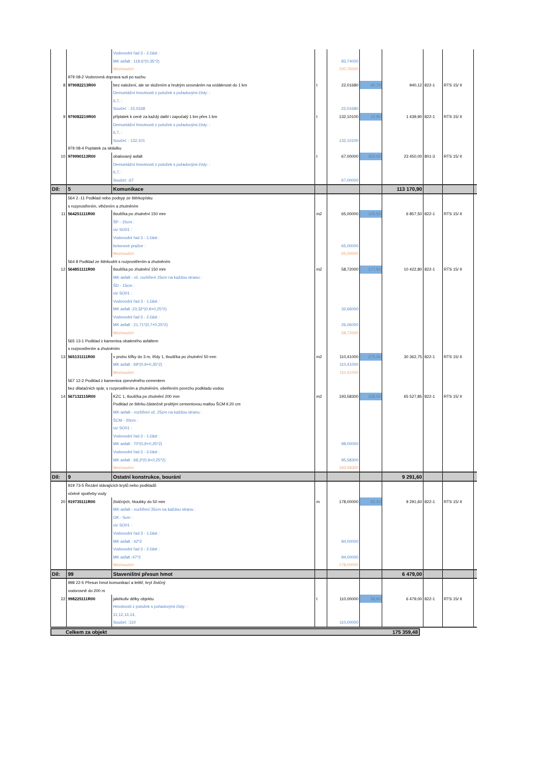| | | Vodovodní řad 3 - 2.část : | | | | | | | |
| | | MK asfalt : 119,6*(0,35*2) | | 83,74000 | | | | | |
| | | Mezisoučet | | 100,76000 | | | | | |
| | 979 08-2 Vodorovná doprava suti po suchu | | | | | | | | |
| 8 | 979082213R00 | bez naložení, ale se složením a hrubým urovnáním na vzdálenost do 1 km | t | 22,01680 | 42,70 | 940,12 | 822-1 | RTS 15/ II | |
| | | Demontážní hmotnosti z položek s pořadovými čísly: : | | | | | | | |
| | | 6,7, : | | | | | | | |
| | | Součet: : 22,0168 | | 22,01680 | | | | | |
| 9 | 979082219R00 | příplatek k ceně za každý další i započatý 1 km přes 1 km | t | 132,10100 | 10,90 | 1 439,90 | 822-1 | RTS 15/ II | |
| | | Demontážní hmotnosti z položek s pořadovými čísly: : | | | | | | | |
| | | 6,7, : | | | | | | | |
| | | Součet: : 132,101 | | 132,10100 | | | | | |
| | 979 08-4 Poplatek za skládku | | | | | | | | |
| 10 | 979990113R00 | obalovaný asfalt | t | 67,00000 | 350,00 | 23 450,00 | 801-3 | RTS 15/ II | |
| | | Demontážní hmotnosti z položek s pořadovými čísly: : | | | | | | | |
| | | 6,7, : | | | | | | | |
| | | Součet: :67 | | 67,00000 | | | | | |
| Díl: | 5 | Komunikace | | | | 113 170,90 | | | |
| | 564 2.-11 Podklad nebo podsyp ze štěrkopísku | | | | | | | | |
| | s rozprostřením, vlhčením a zhutněním | | | | | | | | |
| 11 | 564251111R00 | tloušťka po zhutnění 150 mm | m2 | 65,00000 | 105,50 | 6 857,50 | 822-1 | RTS 15/ II | |
| | | ŠP - 15cm : | | | | | | | |
| | | viz SO01 : | | | | | | | |
| | | Vodovodní řad 3 - 1.část : | | | | | | | |
| | | betonové pražce : | | 65,00000 | | | | | |
| | | Mezisoučet | | 65,00000 | | | | | |
| | 564 8 Podklad ze štěrkodrti s rozprostřením a zhutněním | | | | | | | | |
| 12 | 564851111R00 | tloušťka po zhutnění 150 mm | m2 | 58,72000 | 177,50 | 10 422,80 | 822-1 | RTS 15/ II | |
| | | MK-asfalt - vč. rozšíření 25cm na každou stranu : | | | | | | | |
| | | ŠD - 15cm : | | | | | | | |
| | | viz SO01 : | | | | | | | |
| | | Vodovodní řad 3 - 1.část : | | | | | | | |
| | | MK asfalt :23,32*(0,9+0,25*2) | | 32,66000 | | | | | |
| | | Vodovodní řad 3 - 2.část : | | | | | | | |
| | | MK asfalt : 21,71*(0,7+0,25*2) | | 26,06000 | | | | | |
| | | Mezisoučet | | 58,72000 | | | | | |
| | 565 13-1 Podklad z kameniva obaleného asfaltem | | | | | | | | |
| | s rozprostřením a zhutněním | | | | | | | | |
| 13 | 565131111R00 | v pruhu šířky do 3 m, třídy 1, tloušťka po zhutnění 50 mm | m2 | 110,41000 | 275,00 | 30 362,75 | 822-1 | RTS 15/ II | |
| | | MK asfalt : 69*(0,9+0,35*2) | | 110,41000 | | | | | |
| | | Mezisoučet | | 110,41000 | | | | | |
| | 567 12-2 Podklad z kameniva zpevněného cementem | | | | | | | | |
| | bez dilatačních spár, s rozprostřením a zhutněním, ošetřením povrchu podkladu vodou | | | | | | | | |
| 14 | 567132115R00 | KZC 1, tloušťka po zhutnění 200 mm | m2 | 193,58300 | 338,50 | 65 527,85 | 822-1 | RTS 15/ II | |
| | | Podklad ze štěrku částečně prolitým cementovou maltou ŠCM tl.20 cm | | | | | | | |
| | | MK-asfalt - rozšíření vč. 25cm na každou stranu : | | | | | | | |
| | | ŠCM - 20cm : | | | | | | | |
| | | viz SO01 : | | | | | | | |
| | | Vodovodní řad 3 - 1.část : | | | | | | | |
| | | MK asfalt : 70*(0,9+0,25*2) | | 98,00000 | | | | | |
| | | Vodovodní řad 3 - 2.část : | | | | | | | |
| | | MK asfalt : 68,3*(0,9+0,25*2) | | 95,58300 | | | | | |
| | | Mezisoučet | | 193,58300 | | | | | |
| Díl: | 9 | Ostatní konstrukce, bourání | | | | 9 291,60 | | | |
| | 919 73-5 Řezání stávajících krytů nebo podkladů | | | | | | | | |
| | včetně spotřeby vody | | | | | | | | |
| 20 | 919735111R00 | živičných, hloubky do 50 mm | m | 178,00000 | 52,20 | 9 291,60 | 822-1 | RTS 15/ II | |
| | | MK-asfalt - rozšíření 35cm na každou stranu : | | | | | | | |
| | | OK - 5cm : | | | | | | | |
| | | viz SO01 : | | | | | | | |
| | | Vodovodní řad 3 - 1.část : | | | | | | | |
| | | MK asfalt : 42*2 | | 84,00000 | | | | | |
| | | Vodovodní řad 3 - 2.část : | | | | | | | |
| | | MK asfalt :47*2 | | 94,00000 | | | | | |
| | | Mezisoučet | | 178,00000 | | | | | |
| Díl: | 99 | Staveništní přesun hmot | | | | 6 479,00 | | | |
| | 998 22-5 Přesun hmot komunikací a letišť, kryt živičný | | | | | | | | |
| | vodorovně do 200 m | | | | | | | | |
| 22 | 998225111R00 | jakékoliv délky objektu | t | 110,00000 | 58,90 | 6 479,00 | 822-1 | RTS 15/ II | |
| | | Hmotnosti z položek s pořadovými čísly: : | | | | | | | |
| | | 11,12,13,14, | | | | | | | |
| | | Součet: :110 | | 110,00000 | | | | | |
Celkem za objekt 175 359,48